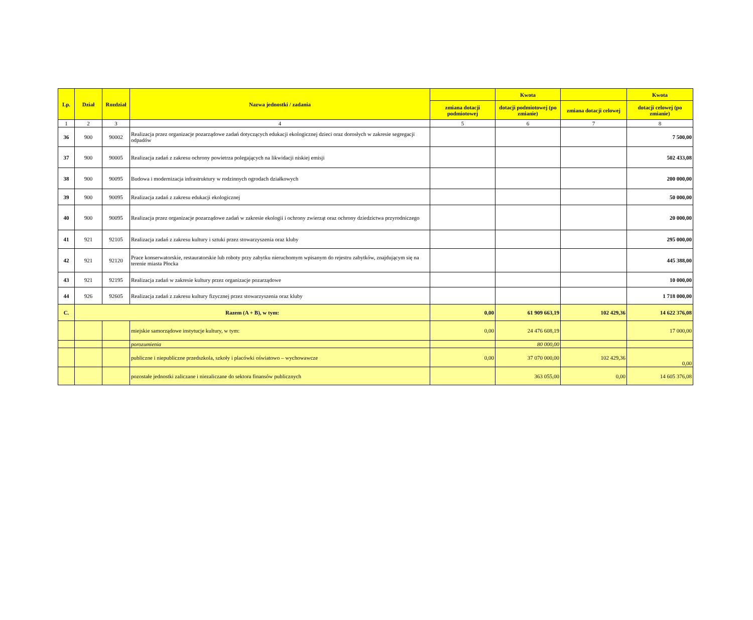| Lp. | Dział | Rozdział | Nazwa jednostki / zadania | | Kwota | | Kwota |
| --- | --- | --- | --- | --- | --- | --- | --- |
| | | | | zmiana dotacji podmiotowej | dotacji podmiotowej (po zmianie) | zmiana dotacji celowej | dotacji celowej (po zmianie) |
| 1 | 2 | 3 | 4 | 5 | 6 | 7 | 8 |
| 36 | 900 | 90002 | Realizacja przez organizacje pozarządowe zadań dotyczących edukacji ekologicznej dzieci oraz dorosłych w zakresie segregacji odpadów | | | | 7 500,00 |
| 37 | 900 | 90005 | Realizacja zadań z zakresu ochrony powietrza polegających na likwidacji niskiej emisji | | | | 502 433,08 |
| 38 | 900 | 90095 | Budowa i modernizacja infrastruktury w rodzinnych ogrodach działkowych | | | | 200 000,00 |
| 39 | 900 | 90095 | Realizacja zadań z zakresu edukacji ekologicznej | | | | 50 000,00 |
| 40 | 900 | 90095 | Realizacja przez organizacje pozarządowe zadań w zakresie ekologii i ochrony zwierząt oraz ochrony dziedzictwa przyrodniczego | | | | 20 000,00 |
| 41 | 921 | 92105 | Realizacja zadań z zakresu kultury i sztuki przez stowarzyszenia oraz kluby | | | | 295 000,00 |
| 42 | 921 | 92120 | Prace konserwatorskie, restauratorskie lub roboty przy zabytku nieruchomym wpisanym do rejestru zabytków, znajdującym się na terenie miasta Płocka | | | | 445 388,00 |
| 43 | 921 | 92195 | Realizacja zadań w zakresie kultury przez organizacje pozarządowe | | | | 10 000,00 |
| 44 | 926 | 92605 | Realizacja zadań z zakresu kultury fizycznej przez stowarzyszenia oraz kluby | | | | 1 718 000,00 |
| C. | Razem (A + B), w tym: | | | 0,00 | 61 909 663,19 | 102 429,36 | 14 622 376,08 |
| | | | miejskie samorządowe instytucje kultury, w tym: | 0,00 | 24 476 608,19 | | 17 000,00 |
| | | | porozumienia | | 80 000,00 | | |
| | | | publiczne i niepubliczne przedszkola, szkoły i placówki oświatowo – wychowawcze | 0,00 | 37 070 000,00 | 102 429,36 | 0,00 |
| | | | pozostałe jednostki zaliczane i niezaliczane do sektora finansów publicznych | | 363 055,00 | 0,00 | 14 605 376,08 |